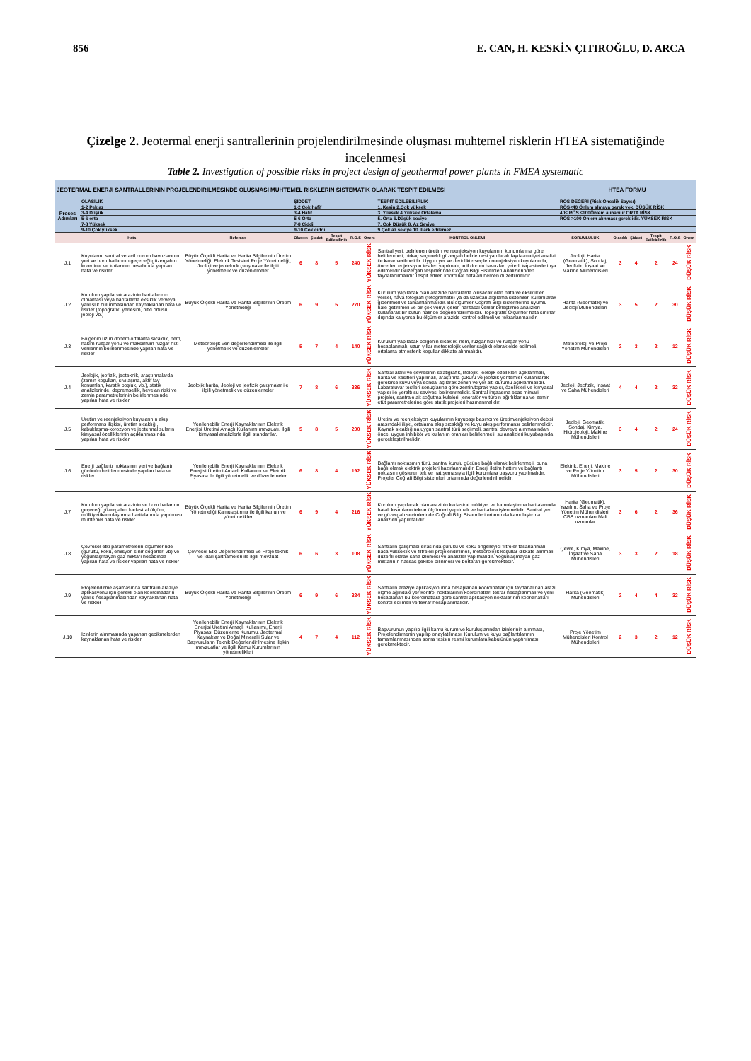856 E. CAN, H. KESKİN ÇITIROĞLU, D. ARCA
Çizelge 2. Jeotermal enerji santrallerinin projelendirilmesinde oluşması muhtemel risklerin HTEA sistematiğinde incelenmesi
Table 2. Investigation of possible risks in project design of geothermal power plants in FMEA systematic
| JEOTERMAL ENERJİ SANTRALLERİNİN PROJELENDİRİLMESİNDE OLUŞMASI MUHTEMEL RİSKLERİN SİSTEMATİK OLARAK TESPİT EDİLMESİ | | | | | | | | | HTEA FORMU | | | | | |
| Proses Adımları | OLASILIK | | ŞİDDET | | | | | TESPİT EDİLEBİLİRLİK | RÖS DEĞERİ (Risk Öncelik Sayısı) | | | | | |
| | 1-2 Pek az | | 1-2 Çok hafif | | | | | 1. Kesin 2.Çok yüksek | RÖS<40 Önlem almaya gerek yok. DÜŞÜK RİSK | | | | | |
| | 3-4 Düşük | | 3-4 Hafif | | | | | 3. Yüksek 4.Yüksek Ortalama | 40≤ RÖS ≤100Önlem alınabilir ORTA RİSK | | | | | |
| | 5-6 orta | | 5-6 Orta | | | | | 5. Orta 6.Düşük seviye | RÖS >100 Önlem alınması gereklidir. YÜKSEK RİSK | | | | | |
| | 7-8 Yüksek | | 7-8 Ciddi | | | | | 7. Çok Düşük 8. Az Seviye | | | | | | |
| | 9-10 Çok yüksek | | 9-10 Çok ciddi | | | | | 9.Çok az seviye 10. Fark edilemez | | | | | | |
| | Hata | Referans | Olasılık | Şiddet | Tespit Edilebilirlik | R.Ö.S | Önem | KONTROL ÖNLEMİ | SORUMLULUK | Olasılık | Şiddet | Tespit Edilebilirlik | R.Ö.S | Önem |
| J.1 | Kuyuların, santral ve acil durum havuzlarının yeri ve boru hatlarının geçeceği güzergahın koordinat ve kotlarının hesabında yapılan hata ve riskler | Büyük Ölçekli Harita ve Harita Bilgilerinin Üretim Yönetmeliği, Elektrik Tesisleri Proje Yönetmeliği, Jeoloji ve jeoteknik çalışmalar ile ilgili yönetmelik ve düzenlemeler | 6 | 8 | 5 | 240 | YÜKSEK RİSK | Santral yeri, belirlenen üretim ve reenjeksiyon kuyularının konumlarına göre belirlenmeli, birkaç seçenekli güzergah belirlemesi yapılarak fayda-maliyet analizi ile karar verilmelidir. Uygun yer ve derinlikte seçilen reenjeksiyon kuyularında, önceden enjeksiyon testleri yapılmalı, acil durum havuzları yeterli kapasitede inşa edilmelidir.Güzergah tespitlerinde Coğrafi Bilgi Sistemleri Analizlerinden faydalanılmalıdır.Tespit edilen koordinat hataları hemen düzeltilmelidir. | Jeoloji, Harita (Geomatik), Sondaj, Jeofizik, İnşaat ve Makine Mühendisleri | 3 | 4 | 2 | 24 | DÜŞÜK RİSK |
| J.2 | Kurulum yapılacak arazinin haritalarının olmaması veya haritalarda eksiklik ve/veya yanlışlık bulunmasından kaynaklanan hata ve riskler (topoğrafik, yerleşim, bitki örtüsü, jeoloji vb.) | Büyük Ölçekli Harita ve Harita Bilgilerinin Üretim Yönetmeliği | 6 | 9 | 5 | 270 | YÜKSEK RİSK | Kurulum yapılacak olan arazide haritalarda oluşacak olan hata ve eksiklikler yersel, hava fotografı (fotogrametri) ya da uzaktan algılama sistemleri kullanılarak giderilmell ve tamamlanmalıdır. Bu ölçümler Coğrafi Bilgi sistemlerine uyumlu hale getirilmeli ve bir çok veriyi içeren haritasal veriler birleştirme analizleri kullanarak bir bütün halinde değerlendirilmelidir. Topografik Ölçümler hata sınırları dışında kalıyorsa bu ölçümler arazide kontrol edilmeli ve tekrarlanmalıdır. | Harita (Geomatik) ve Jeoloji Mühendisleri | 3 | 5 | 2 | 30 | DÜŞÜK RİSK |
| J.3 | Bölgenin uzun dönem ortalama sıcaklık, nem, hakim rüzgar yönü ve maksimum rüzgar hızı verilerinin belirlenmesinde yapılan hata ve riskler | Meteorolojik veri değerlendirmesi ile ilgili yönetmelik ve düzenlemeler | 5 | 7 | 4 | 140 | YÜKSEK RİSK | Kurulum yapılacak bölgenin sıcaklık, nem, rüzgar hızı ve rüzgar yönü hesaplanmalı, uzun yıllar meteorolojik veriler sağlıklı olarak elde edilmeli, ortalama atmosferik koşullar dikkate alınmalıdır. | Meteoroloji ve Proje Yönetim Mühendisleri | 2 | 3 | 2 | 12 | DÜŞÜK RİSK |
| J.4 | Jeolojik, jeofizik, jeoteknik, araştırmalarda (zemin koşulları, sıvılaşma, aktif fay konumları, karstik boşluk, vb.), statik analizlerinde, depremsellik, heyelan riski ve zemin parametrelerinin belirlenmesinde yapılan hata ve riskler | Jeolojik harita, Jeoloji ve jeofizik çalışmalar ile ilgili yönetmelik ve düzenlemeler | 7 | 8 | 6 | 336 | YÜKSEK RİSK | Santral alanı ve çevresinin stratigrafik, litolojik, jeolojik özellikleri açıklanmalı, harita ve kesitleri yapılmalı, araştırma çukuru ve jeofizik yöntemler kullanılarak gerekirse kuyu veya sondaj açılarak zemin ve yer altı durumu açıklanmalıdır. Labaratuvar testleri sonuçlarına göre zemin/toprak yapısı, özellikleri ve kimyasal yapısı ile yeraltı su seviyesi belirlenmelidir. Santral inşaasına esas mimari projeler, santrale ait soğutma kuleleri, jeneratör ve türbin ağırlıklarına ve zemin etüt parametrelerine göre statik projeleri hazırlanmalıdır. | Jeoloji, Jeofizik, İnşaat ve Saha Mühendisleri | 4 | 4 | 2 | 32 | DÜŞÜK RİSK |
| J.5 | Üretim ve reenjeksiyon kuyularının akış performans ilişkisi, üretim sıcaklığı, kabuklaşma-korozyon ve jeotermal suların kimyasal özelliklerinin açıklanmasında yapılan hata ve riskler | Yenilenebilir Enerji Kaynaklarının Elektrik Enerjisi Üretimi Amaçlı Kullanımı mevzuatı, İlgili kimyasal analizlerle ilgili standartlar. | 5 | 8 | 5 | 200 | YÜKSEK RİSK | Üretim ve reenjeksiyon kuyularının kuyubaşı basıncı ve üretim/enjeksiyon debisi arasındaki ilişki, ortalama akış sıcaklığı ve kuyu akış performansı belirlenmelidir. Kaynak sıcaklığına uygun santral türü seçilmeli, santral devreye alınmasından önce, uygun inhibitör ve kullanım oranları belirlenmeli, su analizleri kuyubaşında gerçekleştirilmelidir. | Jeoloji, Geomatik, Sondaj, Kimya, Hidrojeoloji, Makine Mühendisleri | 3 | 4 | 2 | 24 | DÜŞÜK RİSK |
| J.6 | Enerji bağlantı noktasının yeri ve bağlantı gücünün belirlenmesinde yapılan hata ve riskler | Yenilenebilir Enerji Kaynaklarının Elektrik Enerjisi Üretimi Amaçlı Kullanımı ve Elektrik Piyasası ile ilgili yönetmelik ve düzenlemeler | 6 | 8 | 4 | 192 | YÜKSEK RİSK | Bağlantı noktasının türü, santral kurulu gücüne bağlı olarak belirlenmeli, buna bağlı olarak elektrik projeleri hazırlanmalıdır. Enerji iletim hattını ve bağlantı noktasını gösteren tek ve hat şemasıyla ilgili kurumlara başvuru yapılmalıdır. Projeler Coğrafi Bilgi sistemleri ortamında değerlendirilmelidir. | Elektrik, Enerji, Makine ve Proje Yönetim Mühendisleri | 3 | 5 | 2 | 30 | DÜŞÜK RİSK |
| J.7 | Kurulum yapılacak arazinin ve boru hatlarının geçeceği güzergahın kadastral ölçüm, mülkiyet/kamulaştırma haritalarında yapılması muhtemel hata ve riskler | Büyük Ölçekli Harita ve Harita Bilgilerinin Üretim Yönetmeliği Kamulaştırma ile ilgili kanun ve yönetmelikler | 6 | 9 | 4 | 216 | YÜKSEK RİSK | Kurulum yapılacak olan arazinin kadastral mülkiyet ve kamulaştırma haritalarında hatalı kısımların tekrar ölçümleri yapılmalı ve haritalara işlenmelidir. Santral yeri ve güzergah seçimlerinde Coğrafi Bilgi Sistemleri ortamında kamulaştırma analizleri yapılmalıdır. | Harita (Geomatik), Yazılım, Saha ve Proje Yönetim Mühendisleri, CBS uzmanları Mali uzmanlar | 3 | 6 | 2 | 36 | DÜŞÜK RİSK |
| J.8 | Çevresel etki parametrelerin ölçümlerinde (gürültü, koku, emisyon sınır değerleri vb) ve yoğunlaşmayan gaz miktarı hesabında yapılan hata ve riskler yapılan hata ve riskler | Çevresel Etki Değerlendirmesi ve Proje teknik ve idari şartnameleri ile ilgili mevzuat | 6 | 6 | 3 | 108 | YÜKSEK RİSK | Santralin çalışması sırasında gürültü ve koku engelleyici filtreler tasarlanmalı, baca yükseklik ve filtreleri projelendirilmeli, meteorolojik koşullar dikkate alınmalı düzenli olarak saha izlemesi ve analizler yapılmalıdır. Yoğunlaşmayan gaz miktarının hassas şekilde bilinmesi ve bertarafı gerekmektedir. | Çevre, Kimya, Makine, İnşaat ve Saha Mühendisleri | 3 | 3 | 2 | 18 | DÜŞÜK RİSK |
| J.9 | Projelendirme aşamasında santralin araziye aplikasyonu için gerekli olan koordinatların yanlış hesaplanmasından kaynaklanan hata ve riskler | Büyük Ölçekli Harita ve Harita Bilgilerinin Üretim Yönetmeliği | 6 | 9 | 6 | 324 | YÜKSEK RİSK | Santralin araziye aplikasyonunda hesaplanan koordinatlar için faydanalınan arazi ölçme ağındaki yer kontrol noktalarının koordinatları tekrar hesaplanmalı ve yeni hesaplanan bu koordinatlara göre santral aplikasyon noktalarının koordinatları kontrol edilmeli ve tekrar hesaplanmalıdır. | Harita (Geomatik) Mühendisleri | 2 | 4 | 4 | 32 | DÜŞÜK RİSK |
| J.10 | İzinlerin alınmasında yaşanan gecikmelerden kaynaklanan hata ve riskler | Yenilenebilir Enerji Kaynaklarının Elektrik Enerjisi Üretimi Amaçlı Kullanımı, Enerji Piyasası Düzenleme Kurumu, Jeotermal Kaynaklar ve Doğal Mineralli Sular ve Başvuruların Teknik Değerlendirilmesine ilişkin mevzuatlar ve ilgili Kamu Kurumlarının yönetmelikleri | 4 | 7 | 4 | 112 | YÜKSEK RİSK | Başvurunun yapılıp ilgili kamu kurum ve kuruluşlarından izinlerinin alınması, Projelendirmenin yapılıp onaylatılması, Kurulum ve kuyu bağlantılarının tamamlanmasından sonra tesisin resmi kurumlara kabulünün yaptırılması gerekmektedir. | Proje Yönetim Mühendisleri Kontrol Mühendisleri | 2 | 3 | 2 | 12 | DÜŞÜK RİSK |